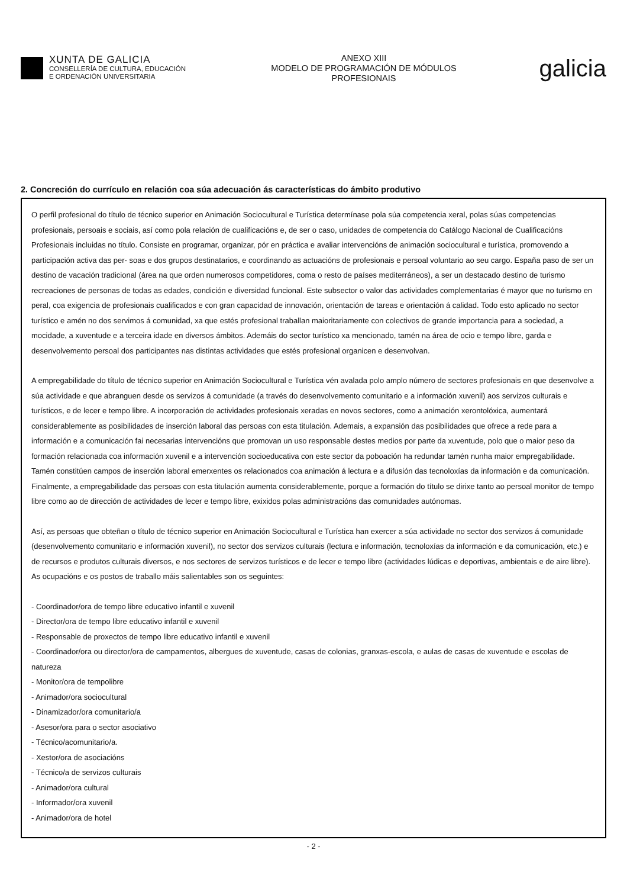XUNTA DE GALICIA
CONSELLERÍA DE CULTURA, EDUCACIÓN
E ORDENACIÓN UNIVERSITARIA
ANEXO XIII
MODELO DE PROGRAMACIÓN DE MÓDULOS
PROFESIONAIS
galicia
2. Concreción do currículo en relación coa súa adecuación ás características do ámbito produtivo
O perfil profesional do título de técnico superior en Animación Sociocultural e Turística determínase pola súa competencia xeral, polas súas competencias profesionais, persoais e sociais, así como pola relación de cualificacións e, de ser o caso, unidades de competencia do Catálogo Nacional de Cualificacións Profesionais incluidas no título. Consiste en programar, organizar, pór en práctica e avaliar intervencións de animación sociocultural e turística, promovendo a participación activa das per- soas e dos grupos destinatarios, e coordinando as actuacións de profesionais e persoal voluntario ao seu cargo. España paso de ser un destino de vacación tradicional (área na que orden numerosos competidores, coma o resto de países mediterráneos), a ser un destacado destino de turismo recreaciones de personas de todas as edades, condición e diversidad funcional. Este subsector o valor das actividades complementarias é mayor que no turismo en peral, coa exigencia de profesionais cualificados e con gran capacidad de innovación, orientación de tareas e orientación á calidad. Todo esto aplicado no sector turístico e amén no dos servimos á comunidad, xa que estés profesional traballan maioritariamente con colectivos de grande importancia para a sociedad, a mocidade, a xuventude e a terceira idade en diversos ámbitos. Ademáis do sector turístico xa mencionado, tamén na área de ocio e tempo libre, garda e desenvolvemento persoal dos participantes nas distintas actividades que estés profesional organicen e desenvolvan.
A empregabilidade do título de técnico superior en Animación Sociocultural e Turística vén avalada polo amplo número de sectores profesionais en que desenvolve a súa actividade e que abranguen desde os servizos á comunidade (a través do desenvolvemento comunitario e a información xuvenil) aos servizos culturais e turísticos, e de lecer e tempo libre. A incorporación de actividades profesionais xeradas en novos sectores, como a animación xerontolóxica, aumentará considerablemente as posibilidades de inserción laboral das persoas con esta titulación. Ademais, a expansión das posibilidades que ofrece a rede para a información e a comunicación fai necesarias intervencións que promovan un uso responsable destes medios por parte da xuventude, polo que o maior peso da formación relacionada coa información xuvenil e a intervención socioeducativa con este sector da poboación ha redundar tamén nunha maior empregabilidade. Tamén constitúen campos de inserción laboral emerxentes os relacionados coa animación á lectura e a difusión das tecnoloxías da información e da comunicación. Finalmente, a empregabilidade das persoas con esta titulación aumenta considerablemente, porque a formación do título se dirixe tanto ao persoal monitor de tempo libre como ao de dirección de actividades de lecer e tempo libre, exixidos polas administracións das comunidades autónomas.
Así, as persoas que obteñan o título de técnico superior en Animación Sociocultural e Turística han exercer a súa actividade no sector dos servizos á comunidade (desenvolvemento comunitario e información xuvenil), no sector dos servizos culturais (lectura e información, tecnoloxías da información e da comunicación, etc.) e de recursos e produtos culturais diversos, e nos sectores de servizos turísticos e de lecer e tempo libre (actividades lúdicas e deportivas, ambientais e de aire libre). As ocupacións e os postos de traballo máis salientables son os seguintes:
- Coordinador/ora de tempo libre educativo infantil e xuvenil
- Director/ora de tempo libre educativo infantil e xuvenil
- Responsable de proxectos de tempo libre educativo infantil e xuvenil
- Coordinador/ora ou director/ora de campamentos, albergues de xuventude, casas de colonias, granxas-escola, e aulas de casas de xuventude e escolas de natureza
- Monitor/ora de tempolibre
- Animador/ora sociocultural
- Dinamizador/ora comunitario/a
- Asesor/ora para o sector asociativo
- Técnico/acomunitario/a.
- Xestor/ora de asociacións
- Técnico/a de servizos culturais
- Animador/ora cultural
- Informador/ora xuvenil
- Animador/ora de hotel
- 2 -